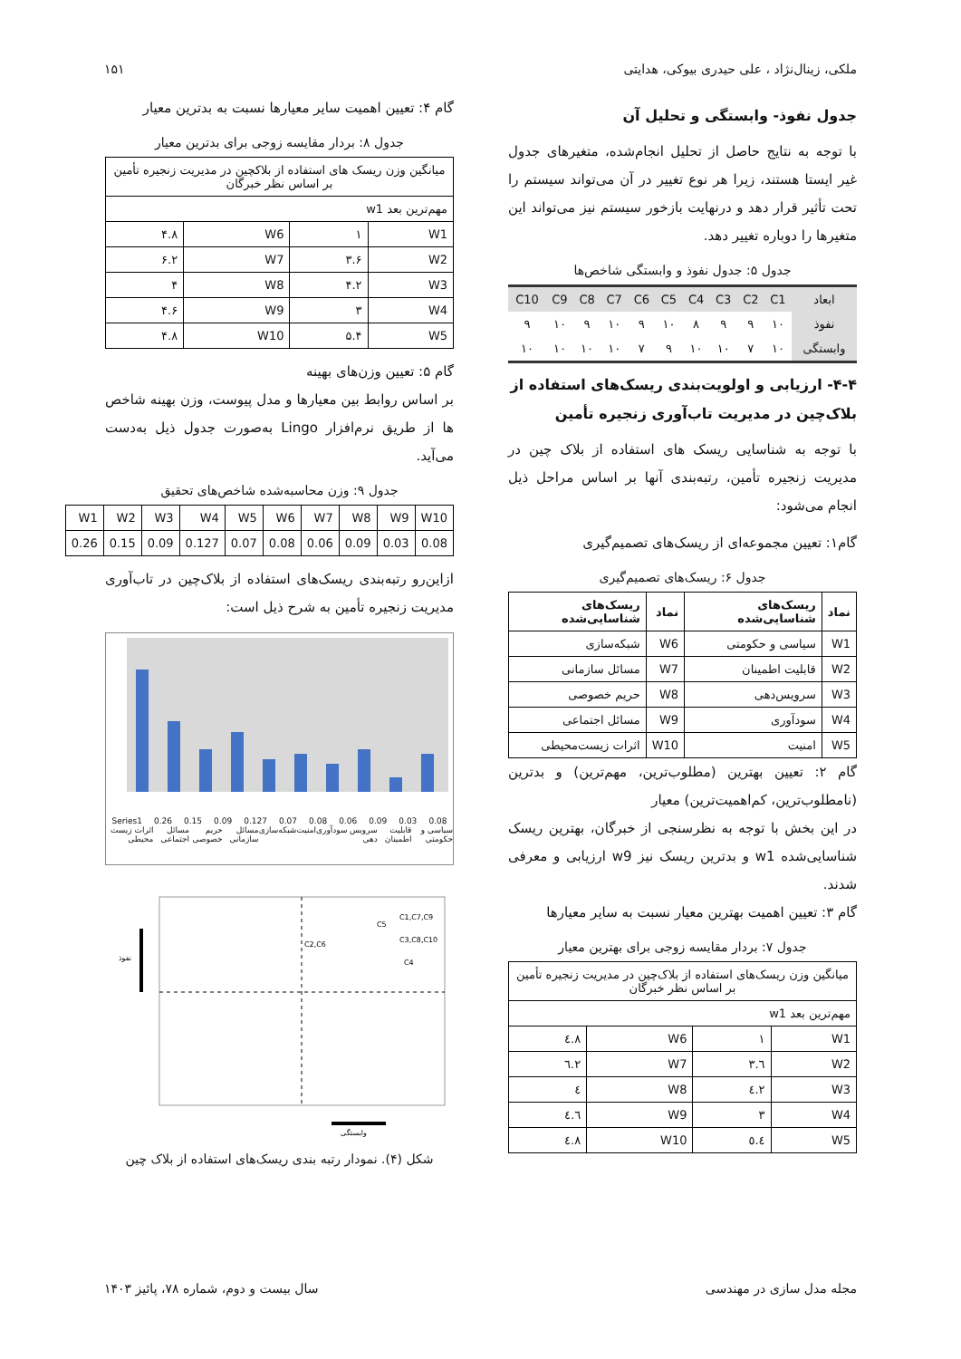ملکی، زینال‌نژاد ، علی حیدری بیوکی، هدایتی ۱۵۱
جدول نفوذ- وابستگی و تحلیل آن
با توجه به نتایج حاصل از تحلیل انجام‌شده، متغیرهای جدول غیر ایستا هستند، زیرا هر نوع تغییر در آن می‌تواند سیستم را تحت تأثیر قرار دهد و درنهایت بازخور سیستم نیز می‌تواند این متغیرها را دوباره تغییر دهد.
جدول ۵: جدول نفوذ و وابستگی شاخص‌ها
| ابعاد | C1 | C2 | C3 | C4 | C5 | C6 | C7 | C8 | C9 | C10 |
| --- | --- | --- | --- | --- | --- | --- | --- | --- | --- | --- |
| نفوذ | ۱۰ | ۹ | ۹ | ۸ | ۱۰ | ۹ | ۱۰ | ۹ | ۱۰ | ۹ |
| وابستگی | ۱۰ | ۷ | ۱۰ | ۱۰ | ۹ | ۷ | ۱۰ | ۱۰ | ۱۰ | ۱۰ |
۴-۴- ارزیابی و اولویت‌بندی ریسک‌های استفاده از بلاک‌چین در مدیریت تاب‌آوری زنجیره تأمین
با توجه به شناسایی ریسک های استفاده از بلاک چین در مدیریت زنجیره تأمین، رتبه‌بندی آنها بر اساس مراحل ذیل انجام می‌شود:
گام۱: تعیین مجموعه‌ای از ریسک‌های تصمیم‌گیری
جدول ۶: ریسک‌های تصمیم‌گیری
| نماد | ریسک‌های شناسایی‌شده | نماد | ریسک‌های شناسایی‌شده |
| --- | --- | --- | --- |
| W1 | سیاسی و حکومتی | W6 | شبکه‌سازی |
| W2 | قابلیت اطمینان | W7 | مسائل سازمانی |
| W3 | سرویس‌دهی | W8 | حریم خصوصی |
| W4 | سودآوری | W9 | مسائل اجتماعی |
| W5 | امنیت | W10 | اثرات زیست‌محیطی |
گام ۲: تعیین بهترین (مطلوب‌ترین، مهم‌ترین) و بدترین (نامطلوب‌ترین، کم‌اهمیت‌ترین) معیار
در این بخش با توجه به نظرسنجی از خبرگان، بهترین ریسک شناسایی‌شده w1 و بدترین ریسک نیز w9 ارزیابی و معرفی شدند.
گام ۳: تعیین اهمیت بهترین معیار نسبت به سایر معیارها
جدول ۷: بردار مقایسه زوجی برای بهترین معیار
| میانگین وزن ریسک‌های استفاده از بلاک‌چین در مدیریت زنجیره تأمین بر اساس نظر خبرگان | | | |
| مهم‌ترین بعد w1 | | | |
| W1 | ۱ | W6 | ٤.٨ |
| W2 | ٣.٦ | W7 | ٦.٢ |
| W3 | ٤.٢ | W8 | ٤ |
| W4 | ٣ | W9 | ٤.٦ |
| W5 | ٥.٤ | W10 | ٤.٨ |
گام ۴: تعیین اهمیت سایر معیارها نسبت به بدترین معیار
جدول ۸: بردار مقایسه زوجی برای بدترین معیار
| میانگین وزن ریسک های استفاده از بلاکچین در مدیریت زنجیره تأمین بر اساس نظر خبرگان | | | |
| مهم‌ترین بعد w1 | | | |
| W1 | ۱ | W6 | ۴.۸ |
| W2 | ۳.۶ | W7 | ۶.۲ |
| W3 | ۴.۲ | W8 | ۴ |
| W4 | ۳ | W9 | ۴.۶ |
| W5 | ۵.۴ | W10 | ۴.۸ |
گام ۵: تعیین وزن‌های بهینه
بر اساس روابط بین معیارها و مدل پیوست، وزن بهینه شاخص ها از طریق نرم‌افزار Lingo به‌صورت جدول ذیل به‌دست می‌آید.
جدول ۹: وزن محاسبه‌شده شاخص‌های تحقیق
| W1 | W2 | W3 | W4 | W5 | W6 | W7 | W8 | W9 | W10 |
| 0.26 | 0.15 | 0.09 | 0.127 | 0.07 | 0.08 | 0.06 | 0.09 | 0.03 | 0.08 |
ازاین‌رو رتبه‌بندی ریسک‌های استفاده از بلاک‌چین در تاب‌آوری مدیریت زنجیره تأمین به شرح ذیل است:
Series1 0.26 0.15 0.09 0.127 0.07 0.08 0.06 0.09 0.03 0.08
سیاسی و حکومتی قابلیت اطمینان سرویس دهی سودآوری امنیت شبکه‌سازی مسائل سازمانی حریم خصوصی مسائل اجتماعی اثرات زیست محیطی
C2,C6
C5
C1,C7,C9
C3,C8,C10
C4
نفوذ
وابستگی
شکل (۴). نمودار رتبه بندی ریسک‌های استفاده از بلاک چین
مجله مدل سازی در مهندسی سال بیست و دوم، شماره ۷۸، پائیز ۱۴۰۳